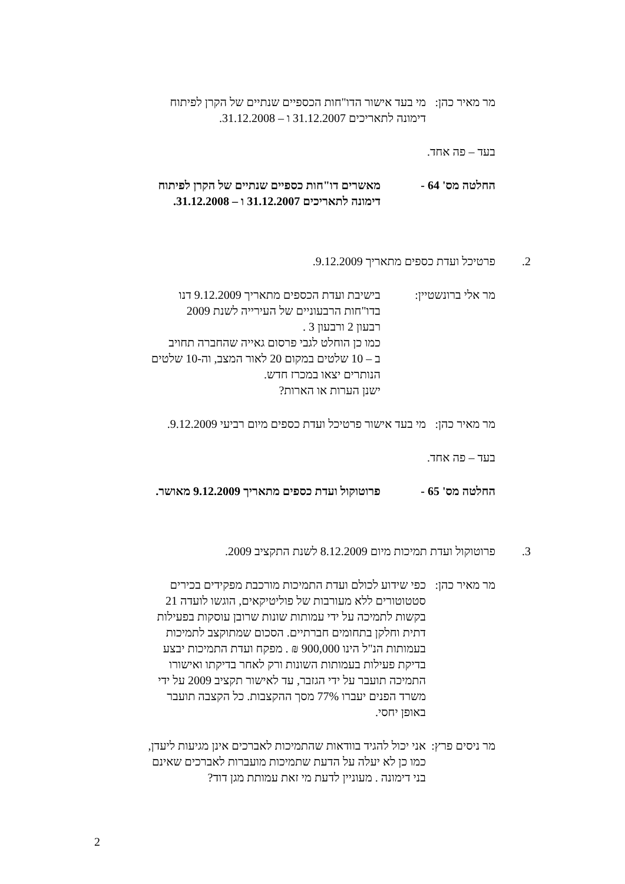מר מאיר כהן:
מי בעד אישור הדו"חות הכספיים שנתיים של הקרן לפיתוח
דימונה לתאריכים 31.12.2007 ו – 31.12.2008.
בעד – פה אחד.
החלטה מס' 64 - מאשרים דו"חות כספיים שנתיים של הקרן לפיתוח
דימונה לתאריכים 31.12.2007 ו – 31.12.2008.
2. פרטיכל ועדת כספים מתאריך 9.12.2009.
מר אלי ברונשטיין:
בישיבת ועדת הכספים מתאריך 9.12.2009 דנו
בדו"חות הרבעוניים של העירייה לשנת 2009
רבעון 2 ורבעון 3 .
כמו כן הוחלט לגבי פרסום גאייה שהחברה תחויב
ב – 10 שלטים במקום 20 לאור המצב, וה-10 שלטים
הנותרים יצאו במכרז חדש.
ישנן הערות או הארות?
מר מאיר כהן:
מי בעד אישור פרטיכל ועדת כספים מיום רביעי 9.12.2009.
בעד – פה אחד.
החלטה מס' 65 - פרוטוקול ועדת כספים מתאריך 9.12.2009 מאושר.
3. פרוטוקול ועדת תמיכות מיום 8.12.2009 לשנת התקציב 2009.
מר מאיר כהן:
כפי שידוע לכולם ועדת התמיכות מורכבת מפקידים בכירים
סטטוטורים ללא מעורבות של פוליטיקאים, הוגשו לועדה 21
בקשות לתמיכה על ידי עמותות שונות שרובן עוסקות בפעילות
דתית וחלקן בתחומים חברתיים. הסכום שמתוקצב לתמיכות
בעמותות הנ"ל הינו 900,000 ₪ . מפקח ועדת התמיכות יבצע
בדיקת פעילות בעמותות השונות ורק לאחר בדיקתו ואישורו
התמיכה תועבר על ידי הגזבר, עד לאישור תקציב 2009 על ידי
משרד הפנים יעברו 77% מסך ההקצבות. כל הקצבה תועבר
באופן יחסי.
מר ניסים פרץ:
אני יכול להגיד בוודאות שהתמיכות לאברכים אינן מגיעות ליעדן,
כמו כן לא יעלה על הדעת שתמיכות מועברות לאברכים שאינם
בני דימונה . מעוניין לדעת מי זאת עמותת מגן דוד?
2